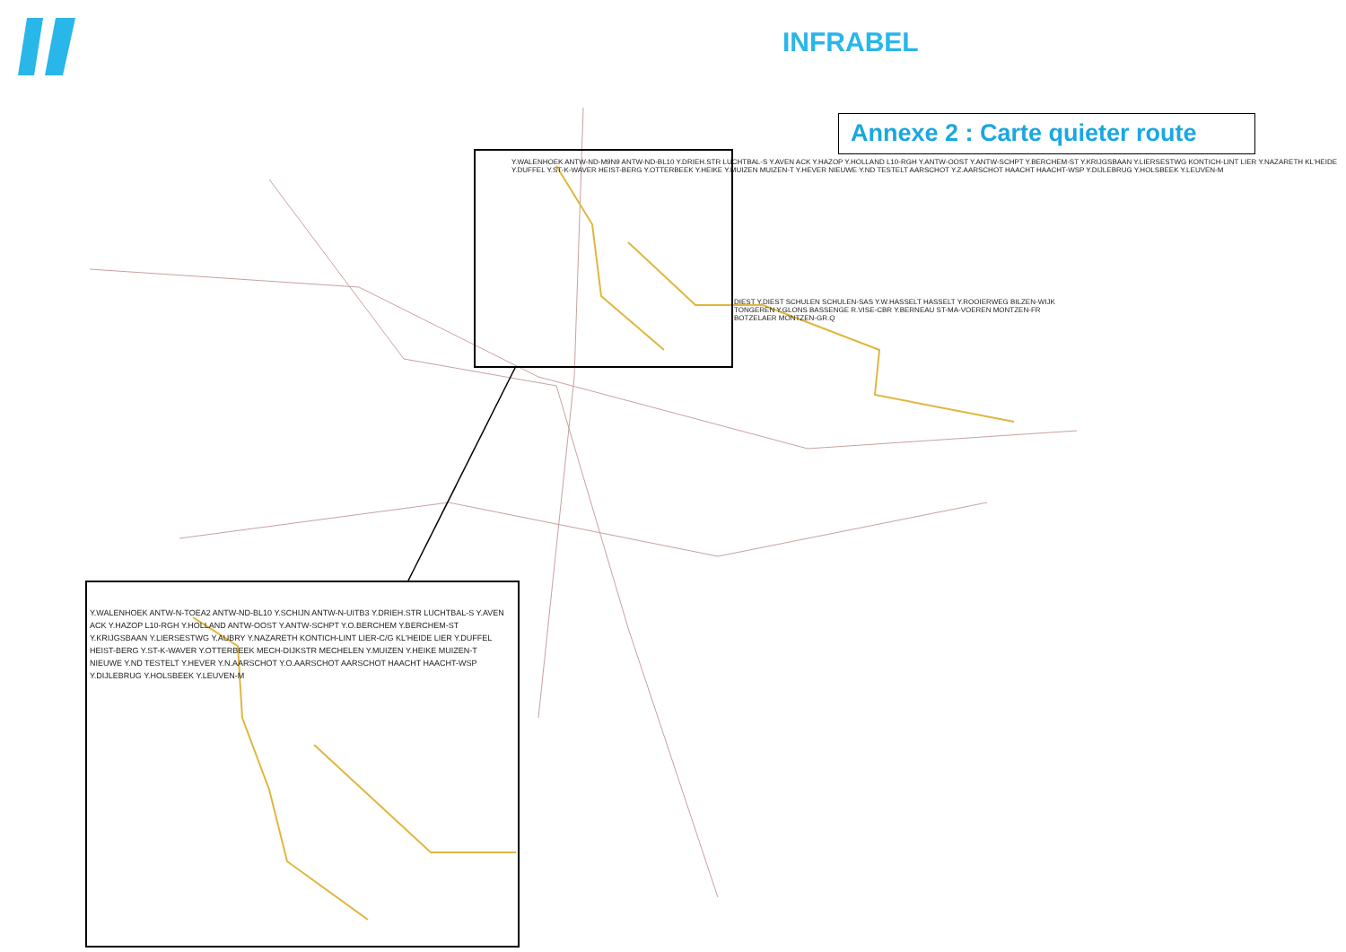INFRABEL
Annexe 2 : Carte quieter route
Y.WALENHOEK ANTW-ND-M9N9 ANTW-ND-BL10 Y.DRIEH.STR LUCHTBAL-S Y.AVEN ACK Y.HAZOP Y.HOLLAND L10-RGH Y.ANTW-OOST Y.ANTW-SCHPT Y.BERCHEM-ST Y.KRIJGSBAAN Y.LIERSESTWG KONTICH-LINT LIER Y.NAZARETH KL'HEIDE Y.DUFFEL Y.ST-K-WAVER HEIST-BERG Y.OTTERBEEK Y.HEIKE Y.MUIZEN MUIZEN-T Y.HEVER NIEUWE Y.ND TESTELT AARSCHOT Y.Z.AARSCHOT HAACHT HAACHT-WSP Y.DIJLEBRUG Y.HOLSBEEK Y.LEUVEN-M
DIEST Y.DIEST SCHULEN SCHULEN-SAS Y.W.HASSELT HASSELT Y.ROOIERWEG BILZEN-WIJK TONGEREN Y.GLONS BASSENGE R.VISE-CBR Y.BERNEAU ST-MA-VOEREN MONTZEN-FR BOTZELAER MONTZEN-GR.Q
Y.WALENHOEK ANTW-N-TOEA2 ANTW-ND-BL10 Y.SCHIJN ANTW-N-UITB3 Y.DRIEH.STR LUCHTBAL-S Y.AVEN ACK Y.HAZOP L10-RGH Y.HOLLAND ANTW-OOST Y.ANTW-SCHPT Y.O.BERCHEM Y.BERCHEM-ST Y.KRIJGSBAAN Y.LIERSESTWG Y.AUBRY Y.NAZARETH KONTICH-LINT LIER-C/G KL'HEIDE LIER Y.DUFFEL HEIST-BERG Y.ST-K-WAVER Y.OTTERBEEK MECH-DIJKSTR MECHELEN Y.MUIZEN Y.HEIKE MUIZEN-T NIEUWE Y.ND TESTELT Y.HEVER Y.N.AARSCHOT Y.O.AARSCHOT AARSCHOT HAACHT HAACHT-WSP Y.DIJLEBRUG Y.HOLSBEEK Y.LEUVEN-M